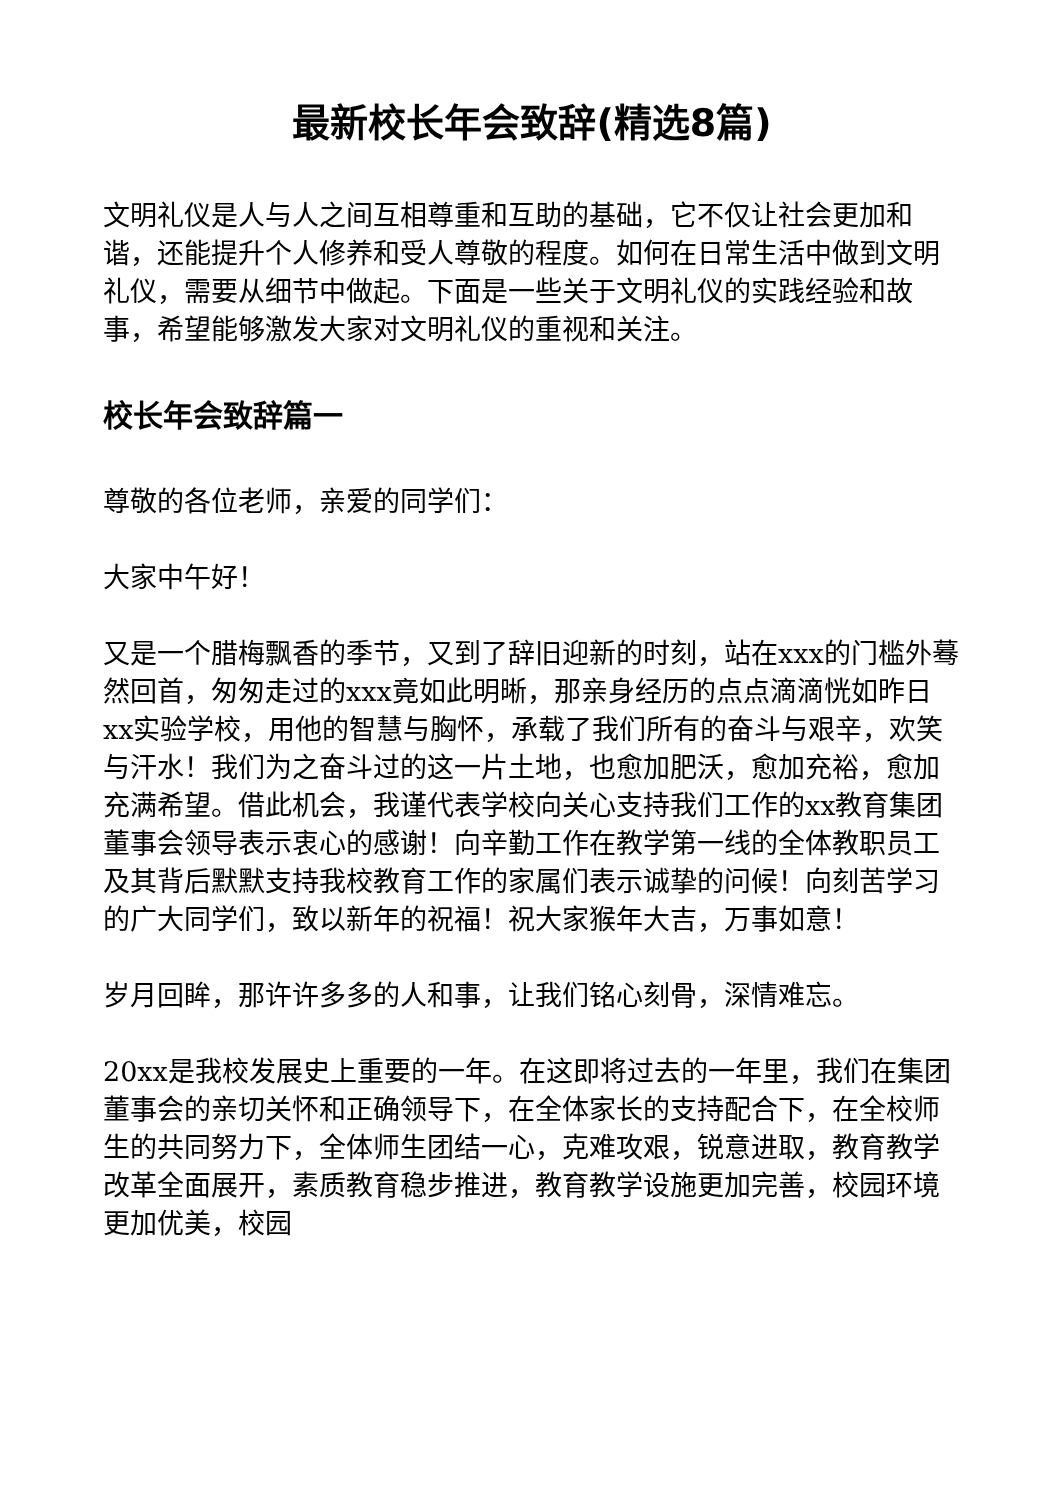最新校长年会致辞(精选8篇)
文明礼仪是人与人之间互相尊重和互助的基础，它不仅让社会更加和谐，还能提升个人修养和受人尊敬的程度。如何在日常生活中做到文明礼仪，需要从细节中做起。下面是一些关于文明礼仪的实践经验和故事，希望能够激发大家对文明礼仪的重视和关注。
校长年会致辞篇一
尊敬的各位老师，亲爱的同学们：
大家中午好！
又是一个腊梅飘香的季节，又到了辞旧迎新的时刻，站在xxx的门槛外蓦然回首，匆匆走过的xxx竟如此明晰，那亲身经历的点点滴滴恍如昨日xx实验学校，用他的智慧与胸怀，承载了我们所有的奋斗与艰辛，欢笑与汗水！我们为之奋斗过的这一片土地，也愈加肥沃，愈加充裕，愈加充满希望。借此机会，我谨代表学校向关心支持我们工作的xx教育集团董事会领导表示衷心的感谢！向辛勤工作在教学第一线的全体教职员工及其背后默默支持我校教育工作的家属们表示诚挚的问候！向刻苦学习的广大同学们，致以新年的祝福！祝大家猴年大吉，万事如意！
岁月回眸，那许许多多的人和事，让我们铭心刻骨，深情难忘。
20xx是我校发展史上重要的一年。在这即将过去的一年里，我们在集团董事会的亲切关怀和正确领导下，在全体家长的支持配合下，在全校师生的共同努力下，全体师生团结一心，克难攻艰，锐意进取，教育教学改革全面展开，素质教育稳步推进，教育教学设施更加完善，校园环境更加优美，校园